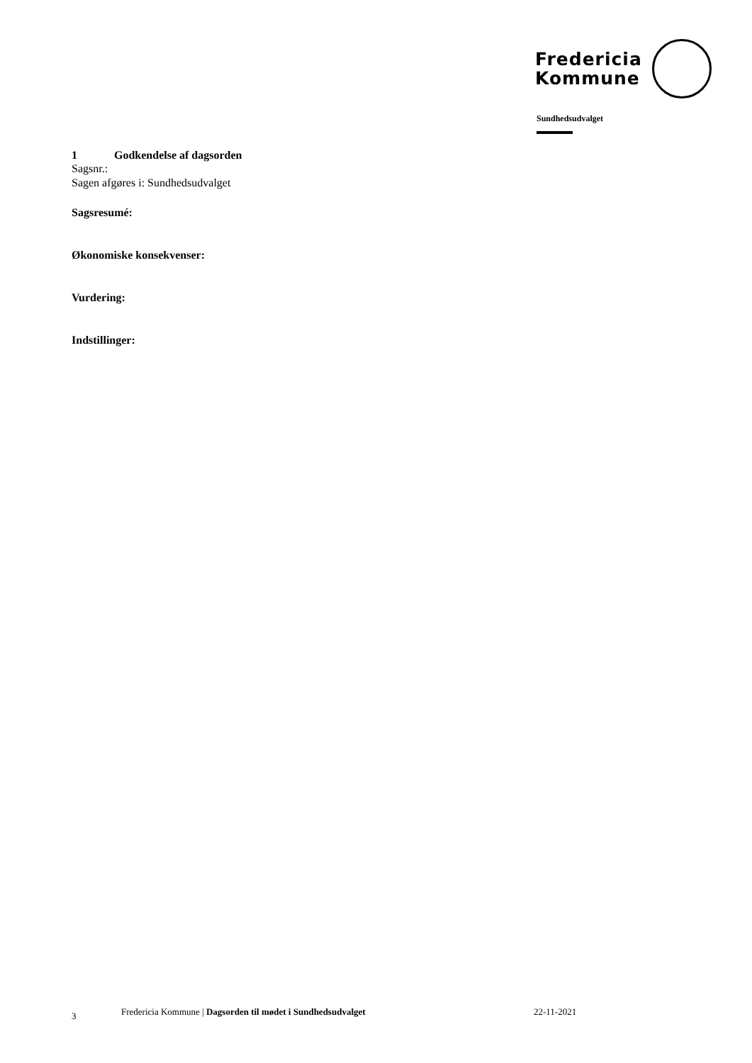Fredericia
Kommune
Sundhedsudvalget
1 Godkendelse af dagsorden
Sagsnr.:
Sagen afgøres i: Sundhedsudvalget
Sagsresumé:
Økonomiske konsekvenser:
Vurdering:
Indstillinger:
3 Fredericia Kommune | Dagsorden til mødet i Sundhedsudvalget 22-11-2021